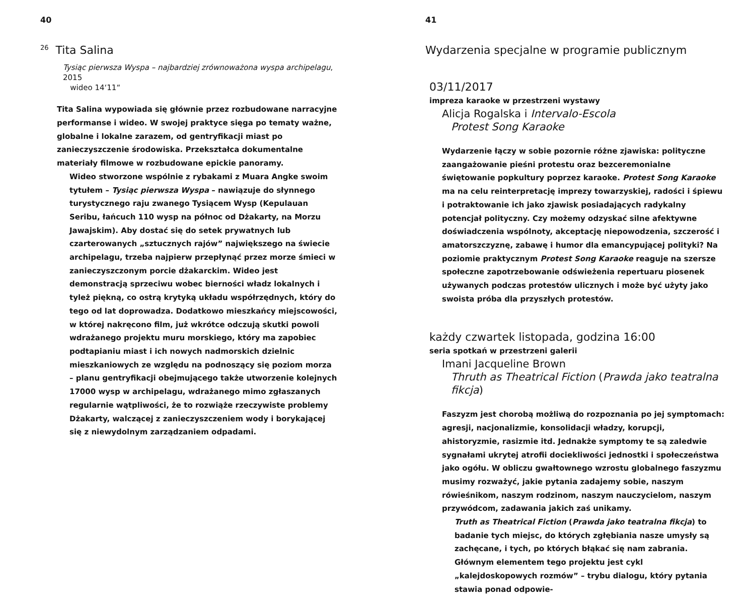40
<sup>26</sup> Tita Salina
Tysiąc pierwsza Wyspa – najbardziej zrównoważona wyspa archipelagu, 2015
wideo 14‘11“
Tita Salina wypowiada się głównie przez rozbudowane narracyjne performanse i wideo. W swojej praktyce sięga po tematy ważne, globalne i lokalne zarazem, od gentryfikacji miast po zanieczyszczenie środowiska. Przekształca dokumentalne materiały filmowe w rozbudowane epickie panoramy.
Wideo stworzone wspólnie z rybakami z Muara Angke swoim tytułem – Tysiąc pierwsza Wyspa – nawiązuje do słynnego turystycznego raju zwanego Tysiącem Wysp (Kepulauan Seribu, łańcuch 110 wysp na północ od Dżakarty, na Morzu Jawajskim). Aby dostać się do setek prywatnych lub czarterowanych „sztucznych rajów” największego na świecie archipelagu, trzeba najpierw przepłynąć przez morze śmieci w zanieczyszczonym porcie dżakarckim. Wideo jest demonstracją sprzeciwu wobec bierności władz lokalnych i tyleż piękną, co ostrą krytyką układu współrzędnych, który do tego od lat doprowadza. Dodatkowo mieszkańcy miejscowości, w której nakręcono film, już wkrótce odczują skutki powoli wdrażanego projektu muru morskiego, który ma zapobiec podtapianiu miast i ich nowych nadmorskich dzielnic mieszkaniowych ze względu na podnoszący się poziom morza – planu gentryfikacji obejmującego także utworzenie kolejnych 17000 wysp w archipelagu, wdrażanego mimo zgłaszanych regularnie wątpliwości, że to rozwiąże rzeczywiste problemy Dżakarty, walczącej z zanieczyszczeniem wody i borykającej się z niewydolnym zarządzaniem odpadami.
41
Wydarzenia specjalne w programie publicznym
03/11/2017
impreza karaoke w przestrzeni wystawy
Alicja Rogalska i Intervalo-Escola
Protest Song Karaoke
Wydarzenie łączy w sobie pozornie różne zjawiska: polityczne zaangażowanie pieśni protestu oraz bezceremonialne świętowanie popkultury poprzez karaoke. Protest Song Karaoke ma na celu reinterpretację imprezy towarzyskiej, radości i śpiewu i potraktowanie ich jako zjawisk posiadających radykalny potencjał polityczny. Czy możemy odzyskać silne afektywne doświadczenia wspólnoty, akceptację niepowodzenia, szczerość i amatorszczyznę, zabawę i humor dla emancypującej polityki? Na poziomie praktycznym Protest Song Karaoke reaguje na szersze społeczne zapotrzebowanie odświeżenia repertuaru piosenek używanych podczas protestów ulicznych i może być użyty jako swoista próba dla przyszłych protestów.
każdy czwartek listopada, godzina 16:00
seria spotkań w przestrzeni galerii
Imani Jacqueline Brown
Thruth as Theatrical Fiction (Prawda jako teatralna fikcja)
Faszyzm jest chorobą możliwą do rozpoznania po jej symptomach: agresji, nacjonalizmie, konsolidacji władzy, korupcji, ahistoryzmie, rasizmie itd. Jednakże symptomy te są zaledwie sygnałami ukrytej atrofii dociekliwości jednostki i społeczeństwa jako ogółu. W obliczu gwałtownego wzrostu globalnego faszyzmu musimy rozważyć, jakie pytania zadajemy sobie, naszym rówieśnikom, naszym rodzinom, naszym nauczycielom, naszym przywódcom, zadawania jakich zaś unikamy.
Truth as Theatrical Fiction (Prawda jako teatralna fikcja) to badanie tych miejsc, do których zgłębiania nasze umysły są zachęcane, i tych, po których błąkać się nam zabrania. Głównym elementem tego projektu jest cykl „kalejdoskopowych rozmów” – trybu dialogu, który pytania stawia ponad odpowie-